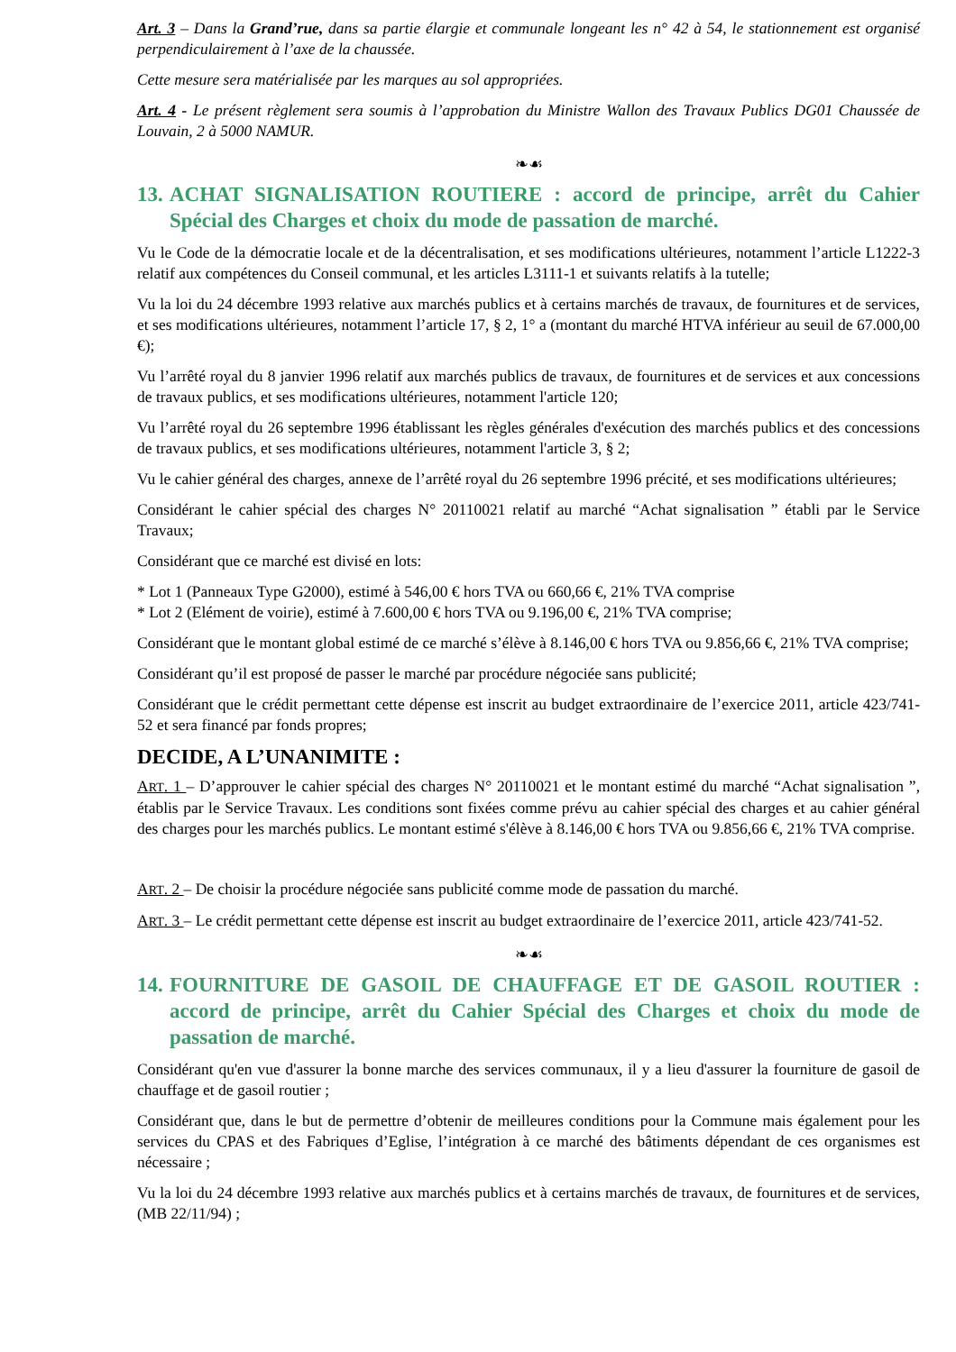Art. 3 – Dans la Grand’rue, dans sa partie élargie et communale longeant les n° 42 à 54, le stationnement est organisé perpendiculairement à l’axe de la chaussée.
Cette mesure sera matérialisée par les marques au sol appropriées.
Art. 4 - Le présent règlement sera soumis à l’approbation du Ministre Wallon des Travaux Publics DG01 Chaussée de Louvain, 2 à 5000 NAMUR.
❧☙
13. ACHAT SIGNALISATION ROUTIERE : accord de principe, arrêt du Cahier Spécial des Charges et choix du mode de passation de marché.
Vu le Code de la démocratie locale et de la décentralisation, et ses modifications ultérieures, notamment l’article L1222-3 relatif aux compétences du Conseil communal, et les articles L3111-1 et suivants relatifs à la tutelle;
Vu la loi du 24 décembre 1993 relative aux marchés publics et à certains marchés de travaux, de fournitures et de services, et ses modifications ultérieures, notamment l’article 17, § 2, 1° a (montant du marché HTVA inférieur au seuil de 67.000,00 €);
Vu l’arrêté royal du 8 janvier 1996 relatif aux marchés publics de travaux, de fournitures et de services et aux concessions de travaux publics, et ses modifications ultérieures, notamment l'article 120;
Vu l’arrêté royal du 26 septembre 1996 établissant les règles générales d'exécution des marchés publics et des concessions de travaux publics, et ses modifications ultérieures, notamment l'article 3, § 2;
Vu le cahier général des charges, annexe de l’arrêté royal du 26 septembre 1996 précité, et ses modifications ultérieures;
Considérant le cahier spécial des charges N° 20110021 relatif au marché “Achat signalisation ” établi par le Service Travaux;
Considérant que ce marché est divisé en lots:
* Lot 1 (Panneaux Type G2000), estimé à 546,00 € hors TVA ou 660,66 €, 21% TVA comprise
* Lot 2 (Elément de voirie), estimé à 7.600,00 € hors TVA ou 9.196,00 €, 21% TVA comprise;
Considérant que le montant global estimé de ce marché s’élève à 8.146,00 € hors TVA ou 9.856,66 €, 21% TVA comprise;
Considérant qu’il est proposé de passer le marché par procédure négociée sans publicité;
Considérant que le crédit permettant cette dépense est inscrit au budget extraordinaire de l’exercice 2011, article 423/741-52 et sera financé par fonds propres;
DECIDE, A L’UNANIMITE :
ART. 1 – D’approuver le cahier spécial des charges N° 20110021 et le montant estimé du marché “Achat signalisation ”, établis par le Service Travaux. Les conditions sont fixées comme prévu au cahier spécial des charges et au cahier général des charges pour les marchés publics. Le montant estimé s'élève à 8.146,00 € hors TVA ou 9.856,66 €, 21% TVA comprise.
ART. 2 – De choisir la procédure négociée sans publicité comme mode de passation du marché.
ART. 3 – Le crédit permettant cette dépense est inscrit au budget extraordinaire de l’exercice 2011, article 423/741-52.
❧☙
14. FOURNITURE DE GASOIL DE CHAUFFAGE ET DE GASOIL ROUTIER : accord de principe, arrêt du Cahier Spécial des Charges et choix du mode de passation de marché.
Considérant qu'en vue d'assurer la bonne marche des services communaux, il y a lieu d'assurer la fourniture de gasoil de chauffage et de gasoil routier ;
Considérant que, dans le but de permettre d’obtenir de meilleures conditions pour la Commune mais également pour les services du CPAS et des Fabriques d’Eglise, l’intégration à ce marché des bâtiments dépendant de ces organismes est nécessaire ;
Vu la loi du 24 décembre 1993 relative aux marchés publics et à certains marchés de travaux, de fournitures et de services, (MB 22/11/94) ;